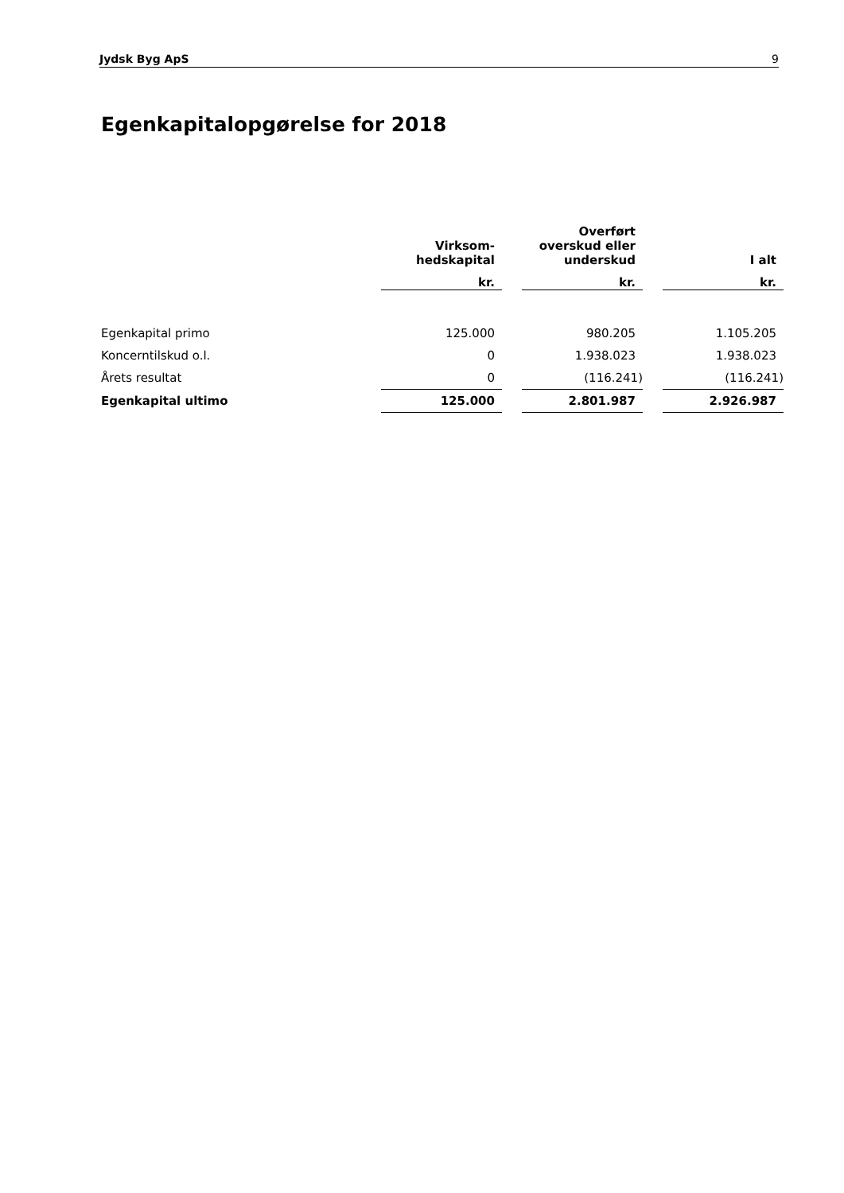Jydsk Byg ApS 9
Egenkapitalopgørelse for 2018
| | Virksom- hedskapital | | Overført overskud eller underskud | | I alt |
| --- | --- | --- | --- | --- | --- |
| | kr. | | kr. | | kr. |
| Egenkapital primo | 125.000 | | 980.205 | | 1.105.205 |
| Koncerntilskud o.l. | 0 | | 1.938.023 | | 1.938.023 |
| Årets resultat | 0 | | (116.241) | | (116.241) |
| Egenkapital ultimo | 125.000 | | 2.801.987 | | 2.926.987 |